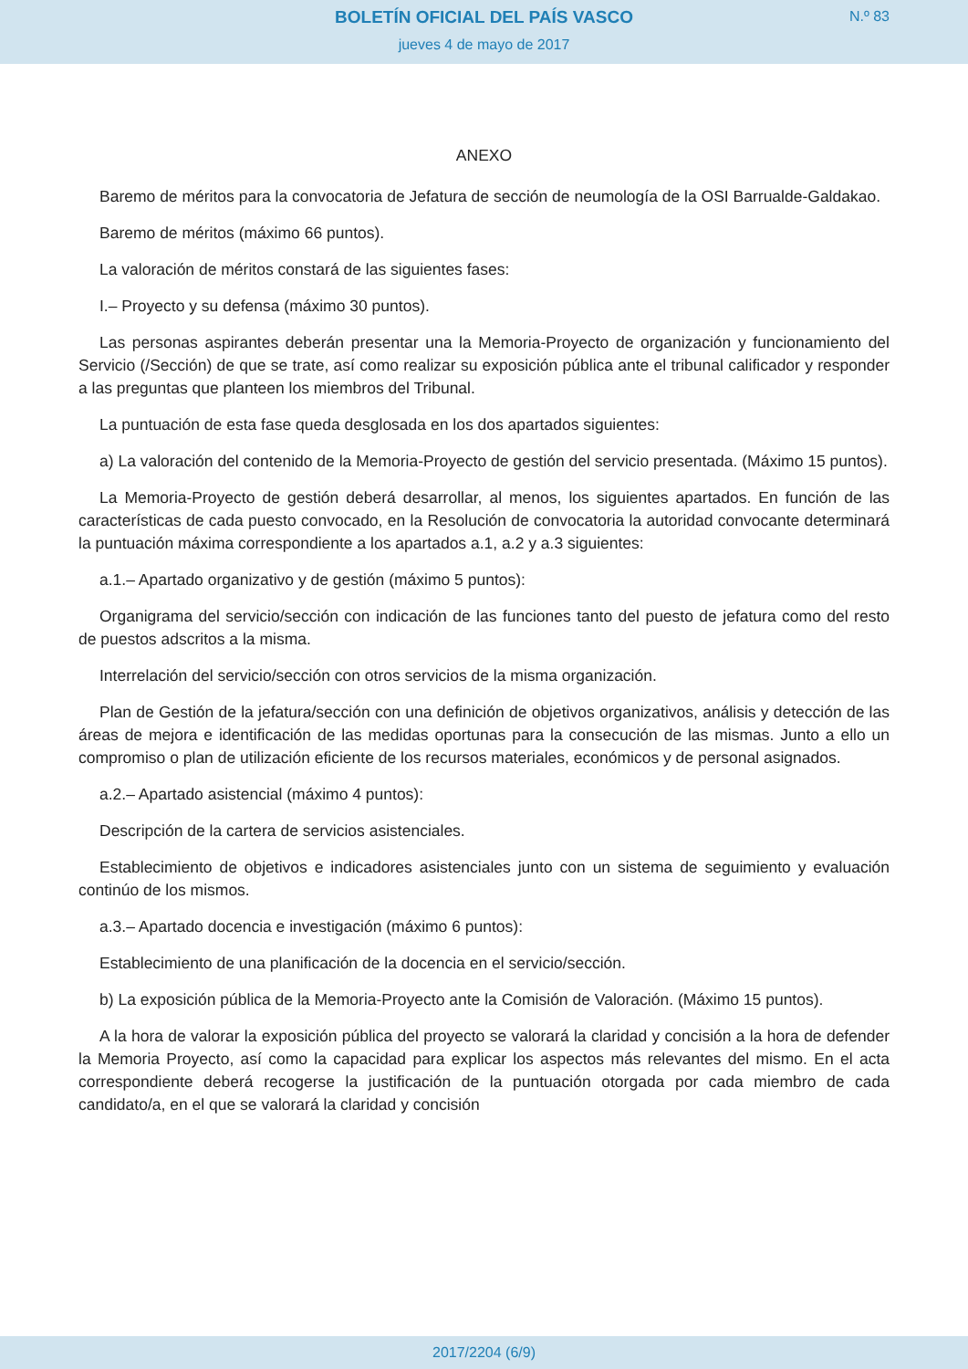BOLETÍN OFICIAL DEL PAÍS VASCO
N.º 83
jueves 4 de mayo de 2017
ANEXO
Baremo de méritos para la convocatoria de Jefatura de sección de neumología de la OSI Barrualde-Galdakao.
Baremo de méritos (máximo 66 puntos).
La valoración de méritos constará de las siguientes fases:
I.– Proyecto y su defensa (máximo 30 puntos).
Las personas aspirantes deberán presentar una la Memoria-Proyecto de organización y funcionamiento del Servicio (/Sección) de que se trate, así como realizar su exposición pública ante el tribunal calificador y responder a las preguntas que planteen los miembros del Tribunal.
La puntuación de esta fase queda desglosada en los dos apartados siguientes:
a) La valoración del contenido de la Memoria-Proyecto de gestión del servicio presentada. (Máximo 15 puntos).
La Memoria-Proyecto de gestión deberá desarrollar, al menos, los siguientes apartados. En función de las características de cada puesto convocado, en la Resolución de convocatoria la autoridad convocante determinará la puntuación máxima correspondiente a los apartados a.1, a.2 y a.3 siguientes:
a.1.– Apartado organizativo y de gestión (máximo 5 puntos):
Organigrama del servicio/sección con indicación de las funciones tanto del puesto de jefatura como del resto de puestos adscritos a la misma.
Interrelación del servicio/sección con otros servicios de la misma organización.
Plan de Gestión de la jefatura/sección con una definición de objetivos organizativos, análisis y detección de las áreas de mejora e identificación de las medidas oportunas para la consecución de las mismas. Junto a ello un compromiso o plan de utilización eficiente de los recursos materiales, económicos y de personal asignados.
a.2.– Apartado asistencial (máximo 4 puntos):
Descripción de la cartera de servicios asistenciales.
Establecimiento de objetivos e indicadores asistenciales junto con un sistema de seguimiento y evaluación continúo de los mismos.
a.3.– Apartado docencia e investigación (máximo 6 puntos):
Establecimiento de una planificación de la docencia en el servicio/sección.
b) La exposición pública de la Memoria-Proyecto ante la Comisión de Valoración. (Máximo 15 puntos).
A la hora de valorar la exposición pública del proyecto se valorará la claridad y concisión a la hora de defender la Memoria Proyecto, así como la capacidad para explicar los aspectos más relevantes del mismo. En el acta correspondiente deberá recogerse la justificación de la puntuación otorgada por cada miembro de cada candidato/a, en el que se valorará la claridad y concisión
2017/2204 (6/9)